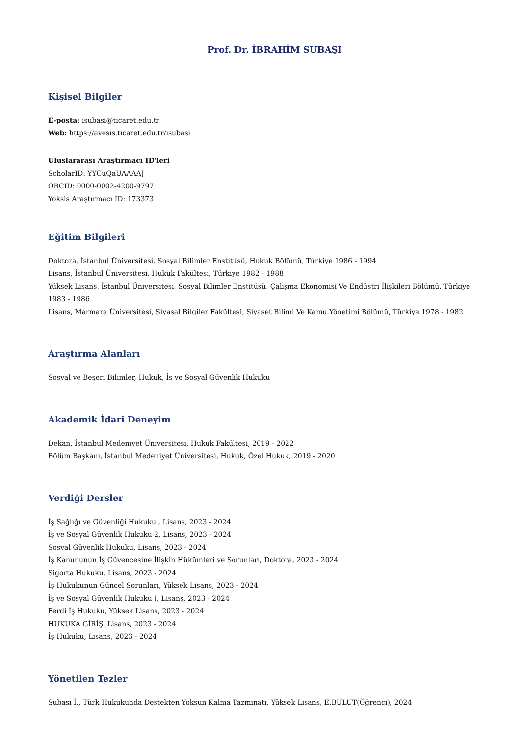Prof. Dr. İBRAHİM SUBAŞI
Kişisel Bilgiler
E-posta: isubasi@ticaret.edu.tr
Web: https://avesis.ticaret.edu.tr/isubasi
Uluslararası Araştırmacı ID'leri
ScholarID: YYCuQaUAAAAJ
ORCID: 0000-0002-4200-9797
Yoksis Araştırmacı ID: 173373
Eğitim Bilgileri
Doktora, İstanbul Üniversitesi, Sosyal Bilimler Enstitüsü, Hukuk Bölümü, Türkiye 1986 - 1994
Lisans, İstanbul Üniversitesi, Hukuk Fakültesi, Türkiye 1982 - 1988
Yüksek Lisans, İstanbul Üniversitesi, Sosyal Bilimler Enstitüsü, Çalışma Ekonomisi Ve Endüstri İlişkileri Bölümü, Türkiye 1983 - 1986
Lisans, Marmara Üniversitesi, Siyasal Bilgiler Fakültesi, Siyaset Bilimi Ve Kamu Yönetimi Bölümü, Türkiye 1978 - 1982
Araştırma Alanları
Sosyal ve Beşeri Bilimler, Hukuk, İş ve Sosyal Güvenlik Hukuku
Akademik İdari Deneyim
Dekan, İstanbul Medeniyet Üniversitesi, Hukuk Fakültesi, 2019 - 2022
Bölüm Başkanı, İstanbul Medeniyet Üniversitesi, Hukuk, Özel Hukuk, 2019 - 2020
Verdiği Dersler
İş Sağlığı ve Güvenliği Hukuku , Lisans, 2023 - 2024
İş ve Sosyal Güvenlik Hukuku 2, Lisans, 2023 - 2024
Sosyal Güvenlik Hukuku, Lisans, 2023 - 2024
İş Kanununun İş Güvencesine İlişkin Hükümleri ve Sorunları, Doktora, 2023 - 2024
Sigorta Hukuku, Lisans, 2023 - 2024
İş Hukukunun Güncel Sorunları, Yüksek Lisans, 2023 - 2024
İş ve Sosyal Güvenlik Hukuku I, Lisans, 2023 - 2024
Ferdi İş Hukuku, Yüksek Lisans, 2023 - 2024
HUKUKA GİRİŞ, Lisans, 2023 - 2024
İş Hukuku, Lisans, 2023 - 2024
Yönetilen Tezler
Subaşı İ., Türk Hukukunda Destekten Yoksun Kalma Tazminatı, Yüksek Lisans, E.BULUT(Öğrenci), 2024